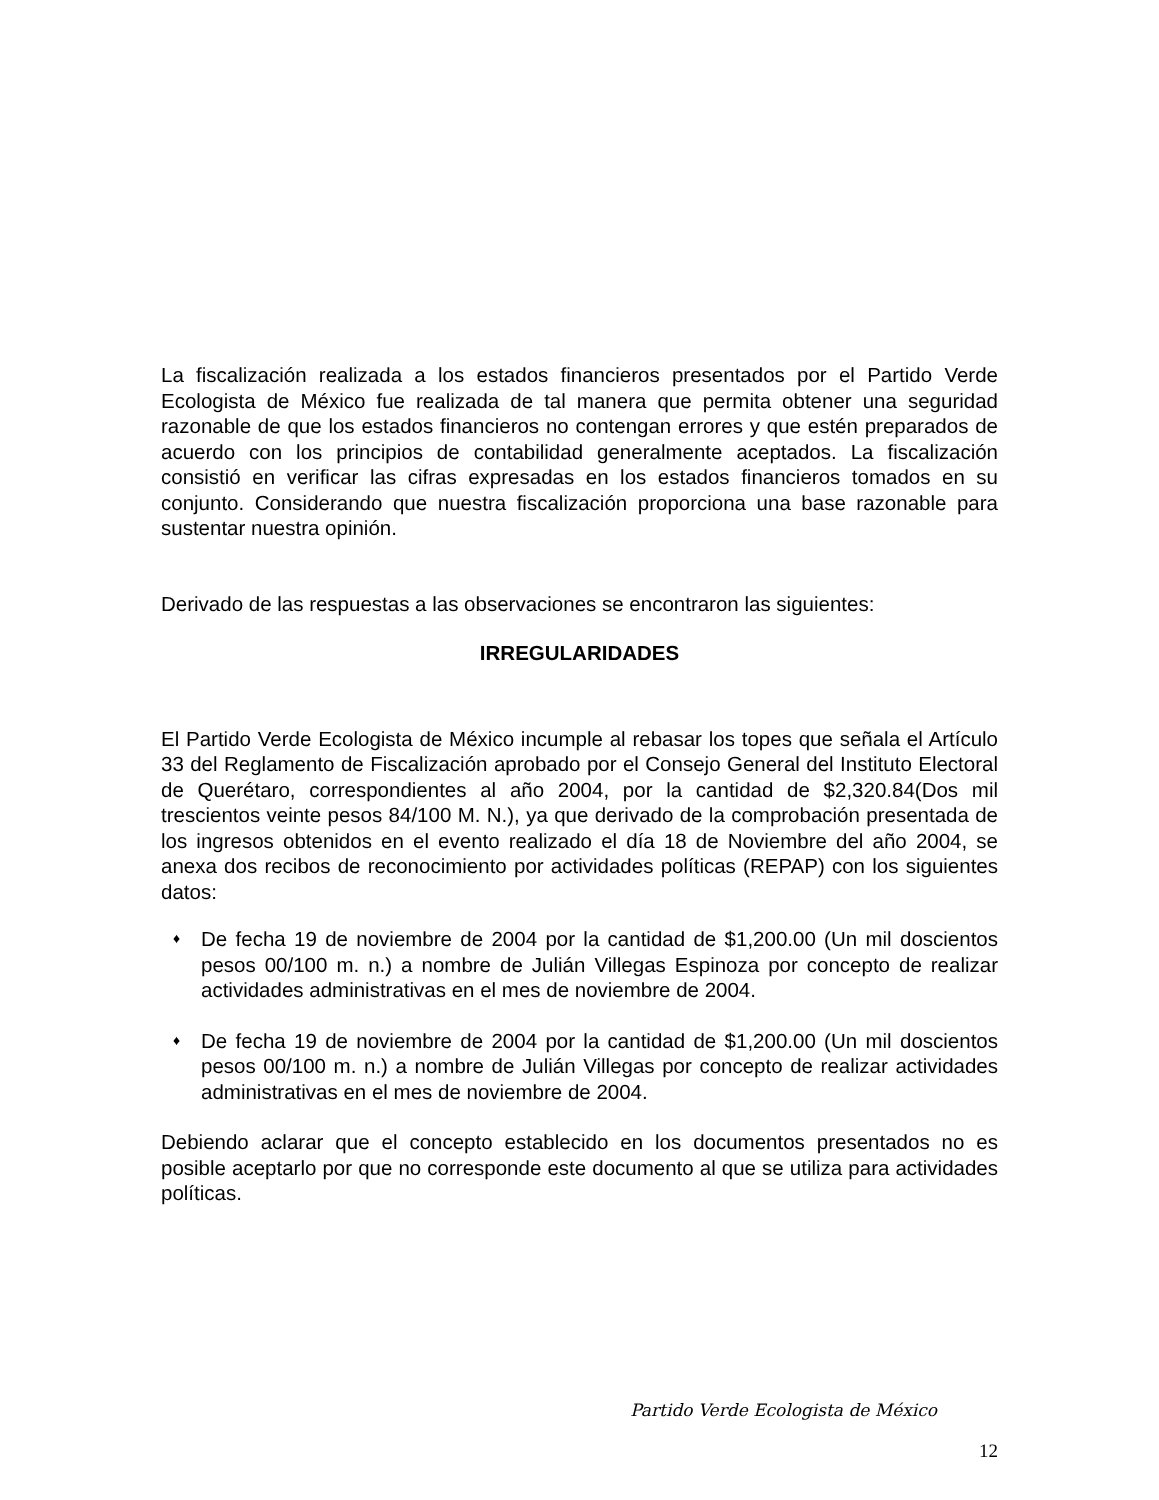La fiscalización realizada a los estados financieros presentados por el Partido Verde Ecologista de México fue realizada de tal manera que permita obtener una seguridad razonable de que los estados financieros no contengan errores y que estén preparados de acuerdo con los principios de contabilidad generalmente aceptados. La fiscalización consistió en verificar las cifras expresadas en los estados financieros tomados en su conjunto. Considerando que nuestra fiscalización proporciona una base razonable para sustentar nuestra opinión.
Derivado de las respuestas a las observaciones se encontraron las siguientes:
IRREGULARIDADES
El Partido Verde Ecologista de México incumple al rebasar los topes que señala el Artículo 33 del Reglamento de Fiscalización aprobado por el Consejo General del Instituto Electoral de Querétaro, correspondientes al año 2004, por la cantidad de $2,320.84(Dos mil trescientos veinte pesos 84/100 M. N.), ya que derivado de la comprobación presentada de los ingresos obtenidos en el evento realizado el día 18 de Noviembre del año 2004, se anexa dos recibos de reconocimiento por actividades políticas (REPAP) con los siguientes datos:
♦ De fecha 19 de noviembre de 2004 por la cantidad de $1,200.00 (Un mil doscientos pesos 00/100 m. n.) a nombre de Julián Villegas Espinoza por concepto de realizar actividades administrativas en el mes de noviembre de 2004.
♦ De fecha 19 de noviembre de 2004 por la cantidad de $1,200.00 (Un mil doscientos pesos 00/100 m. n.) a nombre de Julián Villegas por concepto de realizar actividades administrativas en el mes de noviembre de 2004.
Debiendo aclarar que el concepto establecido en los documentos presentados no es posible aceptarlo por que no corresponde este documento al que se utiliza para actividades políticas.
Partido Verde Ecologista de México
12